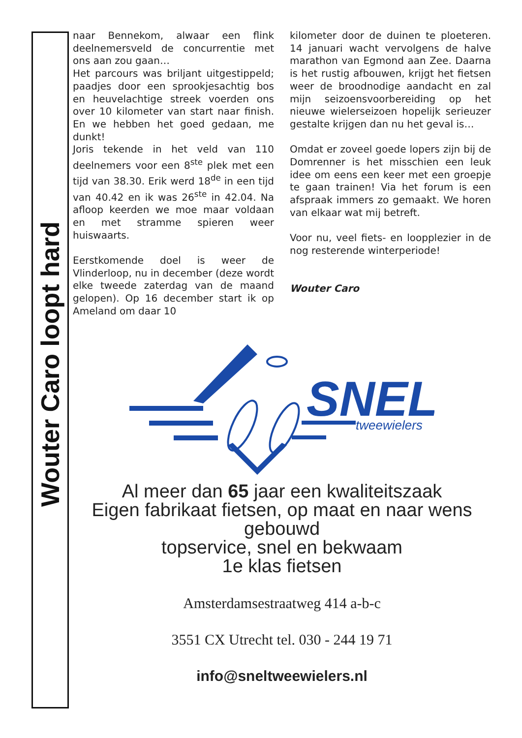Wouter Caro loopt hard
naar Bennekom, alwaar een flink deelnemersveld de concurrentie met ons aan zou gaan…
Het parcours was briljant uitgestippeld; paadjes door een sprookjesachtig bos en heuvelachtige streek voerden ons over 10 kilometer van start naar finish. En we hebben het goed gedaan, me dunkt!
Joris tekende in het veld van 110 deelnemers voor een 8<sup>ste</sup> plek met een tijd van 38.30. Erik werd 18<sup>de</sup> in een tijd van 40.42 en ik was 26<sup>ste</sup> in 42.04. Na afloop keerden we moe maar voldaan en met stramme spieren weer huiswaarts.
Eerstkomende doel is weer de Vlinderloop, nu in december (deze wordt elke tweede zaterdag van de maand gelopen). Op 16 december start ik op Ameland om daar 10
kilometer door de duinen te ploeteren. 14 januari wacht vervolgens de halve marathon van Egmond aan Zee. Daarna is het rustig afbouwen, krijgt het fietsen weer de broodnodige aandacht en zal mijn seizoensvoorbereiding op het nieuwe wielerseizoen hopelijk serieuzer gestalte krijgen dan nu het geval is…
Omdat er zoveel goede lopers zijn bij de Domrenner is het misschien een leuk idee om eens een keer met een groepje te gaan trainen! Via het forum is een afspraak immers zo gemaakt. We horen van elkaar wat mij betreft.
Voor nu, veel fiets- en loopplezier in de nog resterende winterperiode!
Wouter Caro
SNEL
tweewielers
Al meer dan 65 jaar een kwaliteitszaak
Eigen fabrikaat fietsen, op maat en naar wens gebouwd
topservice, snel en bekwaam
1e klas fietsen
Amsterdamsestraatweg 414 a-b-c
3551 CX Utrecht tel. 030 - 244 19 71
info@sneltweewielers.nl